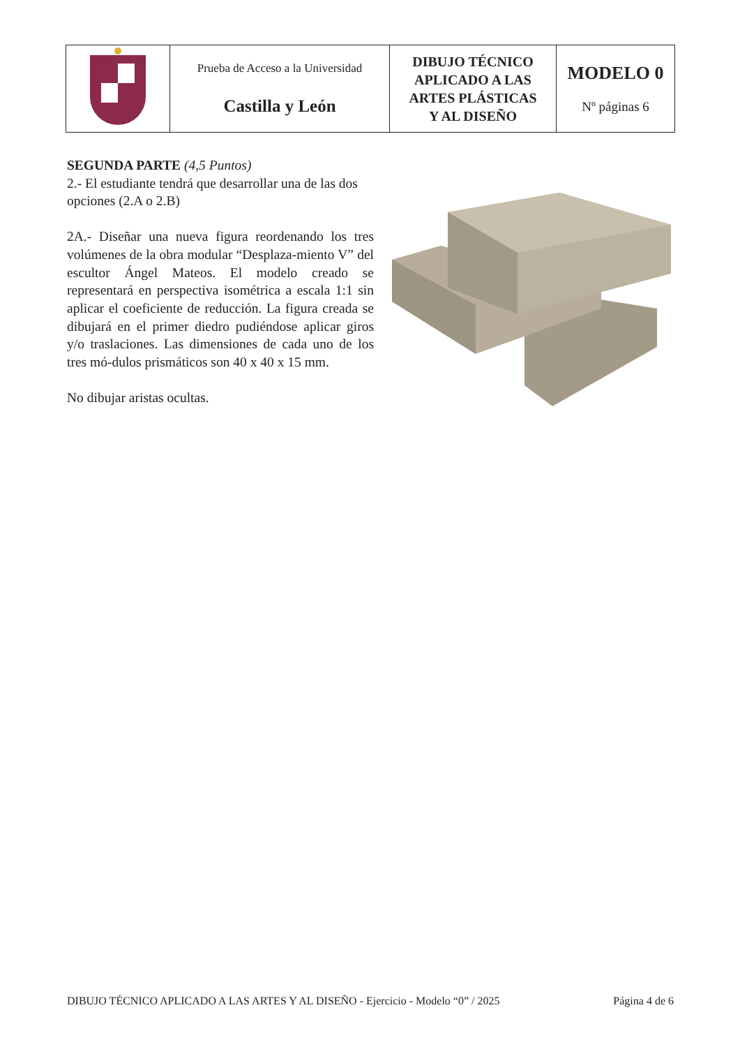| | Prueba de Acceso a la Universidad Castilla y León | DIBUJO TÉCNICO APLICADO A LAS ARTES PLÁSTICAS Y AL DISEÑO | MODELO 0 Nº páginas 6 |
SEGUNDA PARTE (4,5 Puntos)
2.- El estudiante tendrá que desarrollar una de las dos opciones (2.A o 2.B)
2A.- Diseñar una nueva figura reordenando los tres volúmenes de la obra modular “Desplaza-miento V” del escultor Ángel Mateos. El modelo creado se representará en perspectiva isométrica a escala 1:1 sin aplicar el coeficiente de reducción. La figura creada se dibujará en el primer diedro pudiéndose aplicar giros y/o traslaciones. Las dimensiones de cada uno de los tres mó-dulos prismáticos son 40 x 40 x 15 mm.
No dibujar aristas ocultas.
DIBUJO TÉCNICO APLICADO A LAS ARTES Y AL DISEÑO - Ejercicio - Modelo “0” / 2025 Página 4 de 6